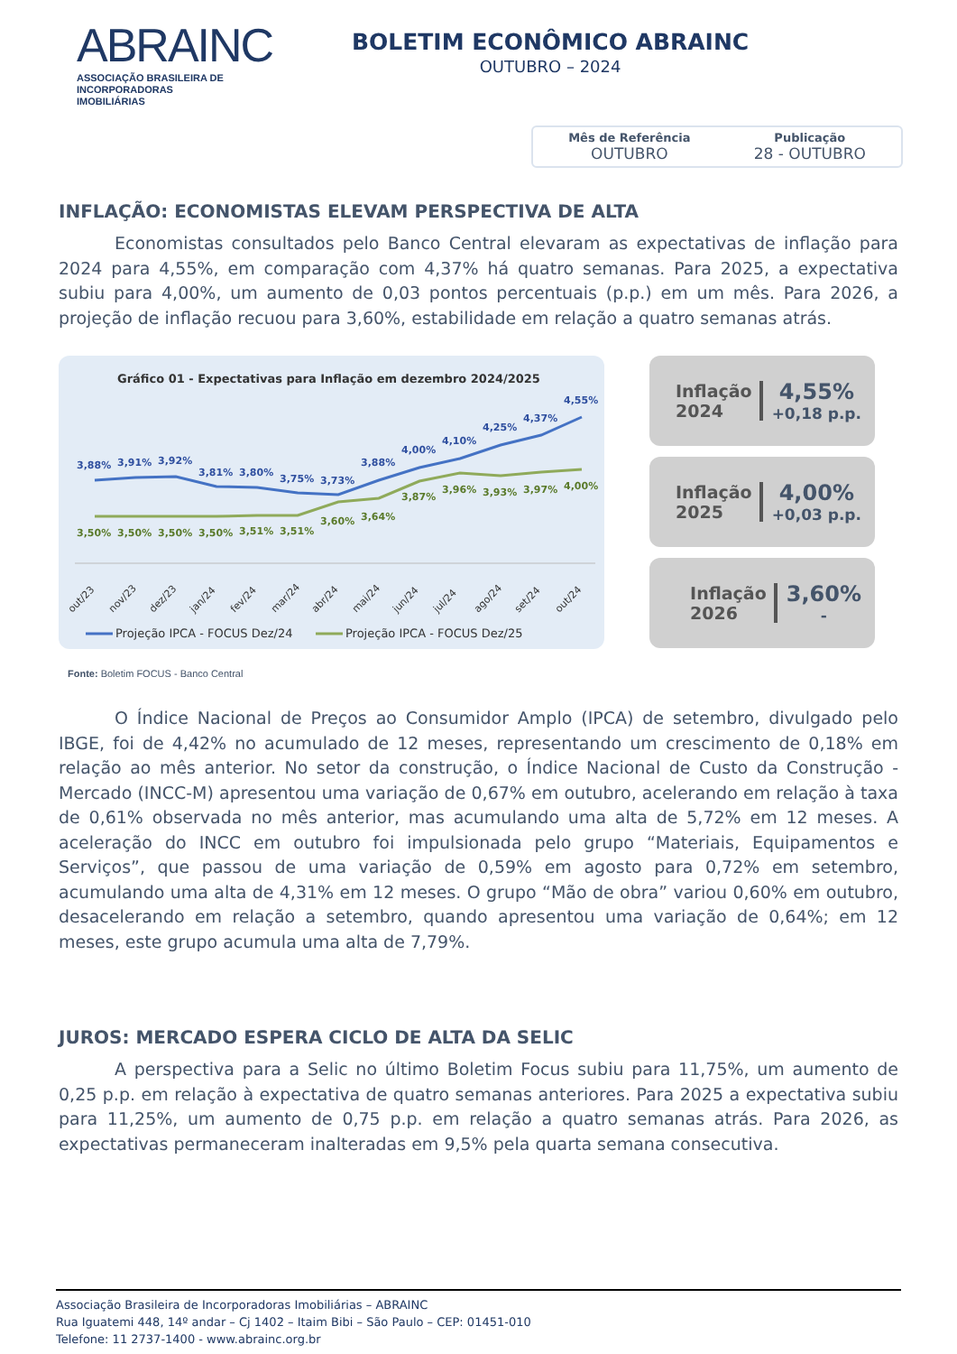ABRAINC
ASSOCIAÇÃO BRASILEIRA DE INCORPORADORAS IMOBILIÁRIAS
BOLETIM ECONÔMICO ABRAINC
OUTUBRO – 2024
Mês de Referência
OUTUBRO Publicação
28 - OUTUBRO
INFLAÇÃO: ECONOMISTAS ELEVAM PERSPECTIVA DE ALTA
Economistas consultados pelo Banco Central elevaram as expectativas de inflação para 2024 para 4,55%, em comparação com 4,37% há quatro semanas. Para 2025, a expectativa subiu para 4,00%, um aumento de 0,03 pontos percentuais (p.p.) em um mês. Para 2026, a projeção de inflação recuou para 3,60%, estabilidade em relação a quatro semanas atrás.
Gráfico 01 - Expectativas para Inflação em dezembro 2024/2025
3,88%
3,91%
3,92%
3,81%
3,80%
3,75%
3,73%
3,88%
4,00%
4,10%
4,25%
4,37%
4,55%
3,50%
3,50%
3,50%
3,50%
3,51%
3,51%
3,60%
3,64%
3,87%
3,96%
3,93%
3,97%
4,00%
out/23
nov/23
dez/23
jan/24
fev/24
mar/24
abr/24
mai/24
jun/24
jul/24
ago/24
set/24
out/24
Projeção IPCA - FOCUS Dez/24
Projeção IPCA - FOCUS Dez/25
Inflação
2024
4,55%
+0,18 p.p.
Inflação
2025
4,00%
+0,03 p.p.
Inflação
2026
3,60%
-
Fonte: Boletim FOCUS - Banco Central
O Índice Nacional de Preços ao Consumidor Amplo (IPCA) de setembro, divulgado pelo IBGE, foi de 4,42% no acumulado de 12 meses, representando um crescimento de 0,18% em relação ao mês anterior. No setor da construção, o Índice Nacional de Custo da Construção - Mercado (INCC-M) apresentou uma variação de 0,67% em outubro, acelerando em relação à taxa de 0,61% observada no mês anterior, mas acumulando uma alta de 5,72% em 12 meses. A aceleração do INCC em outubro foi impulsionada pelo grupo “Materiais, Equipamentos e Serviços”, que passou de uma variação de 0,59% em agosto para 0,72% em setembro, acumulando uma alta de 4,31% em 12 meses. O grupo “Mão de obra” variou 0,60% em outubro, desacelerando em relação a setembro, quando apresentou uma variação de 0,64%; em 12 meses, este grupo acumula uma alta de 7,79%.
JUROS: MERCADO ESPERA CICLO DE ALTA DA SELIC
A perspectiva para a Selic no último Boletim Focus subiu para 11,75%, um aumento de 0,25 p.p. em relação à expectativa de quatro semanas anteriores. Para 2025 a expectativa subiu para 11,25%, um aumento de 0,75 p.p. em relação a quatro semanas atrás. Para 2026, as expectativas permaneceram inalteradas em 9,5% pela quarta semana consecutiva.
Associação Brasileira de Incorporadoras Imobiliárias – ABRAINC
Rua Iguatemi 448, 14º andar – Cj 1402 – Itaim Bibi – São Paulo – CEP: 01451-010
Telefone: 11 2737-1400 - www.abrainc.org.br